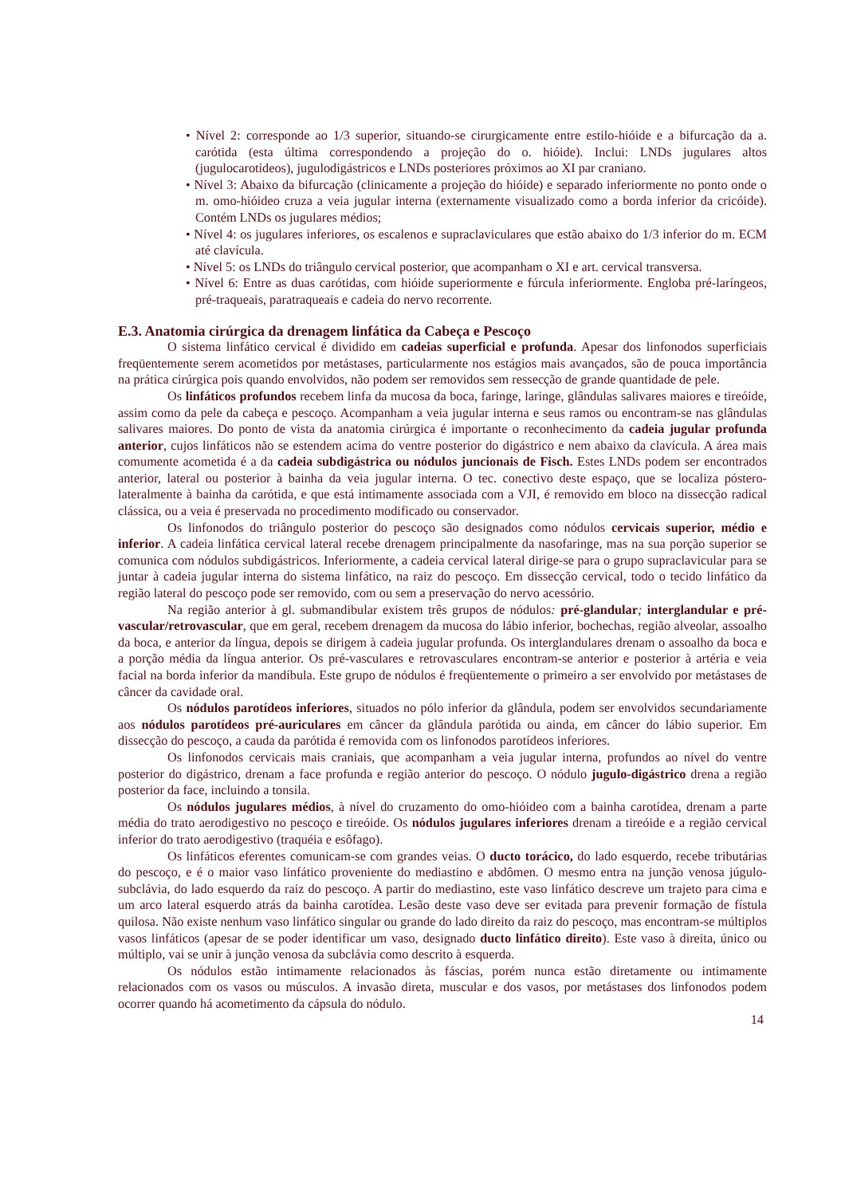• Nível 2: corresponde ao 1/3 superior, situando-se cirurgicamente entre estilo-hióide e a bifurcação da a. carótida (esta última correspondendo a projeção do o. hióide). Inclui: LNDs jugulares altos (jugulocarotídeos), jugulodigástricos e LNDs posteriores próximos ao XI par craniano.
• Nível 3: Abaixo da bifurcação (clinicamente a projeção do hióide) e separado inferiormente no ponto onde o m. omo-hióideo cruza a veia jugular interna (externamente visualizado como a borda inferior da cricóide). Contém LNDs os jugulares médios;
• Nível 4: os jugulares inferiores, os escalenos e supraclaviculares que estão abaixo do 1/3 inferior do m. ECM até clavícula.
• Nível 5: os LNDs do triângulo cervical posterior, que acompanham o XI e art. cervical transversa.
• Nível 6: Entre as duas carótidas, com hióide superiormente e fúrcula inferiormente. Engloba pré-laríngeos, pré-traqueais, paratraqueais e cadeia do nervo recorrente.
E.3. Anatomia cirúrgica da drenagem linfática da Cabeça e Pescoço
O sistema linfático cervical é dividido em cadeias superficial e profunda. Apesar dos linfonodos superficiais freqüentemente serem acometidos por metástases, particularmente nos estágios mais avançados, são de pouca importância na prática cirúrgica pois quando envolvidos, não podem ser removidos sem ressecção de grande quantidade de pele.
Os linfáticos profundos recebem linfa da mucosa da boca, faringe, laringe, glândulas salivares maiores e tireóide, assim como da pele da cabeça e pescoço. Acompanham a veia jugular interna e seus ramos ou encontram-se nas glândulas salivares maiores. Do ponto de vista da anatomia cirúrgica é importante o reconhecimento da cadeia jugular profunda anterior, cujos linfáticos não se estendem acima do ventre posterior do digástrico e nem abaixo da clavícula. A área mais comumente acometida é a da cadeia subdigástrica ou nódulos juncionais de Fisch. Estes LNDs podem ser encontrados anterior, lateral ou posterior à bainha da veia jugular interna. O tec. conectivo deste espaço, que se localiza póstero-lateralmente à bainha da carótida, e que está intimamente associada com a VJI, é removido em bloco na dissecção radical clássica, ou a veia é preservada no procedimento modificado ou conservador.
Os linfonodos do triângulo posterior do pescoço são designados como nódulos cervicais superior, médio e inferior. A cadeia linfática cervical lateral recebe drenagem principalmente da nasofaringe, mas na sua porção superior se comunica com nódulos subdigástricos. Inferiormente, a cadeia cervical lateral dirige-se para o grupo supraclavicular para se juntar à cadeia jugular interna do sistema linfático, na raiz do pescoço. Em dissecção cervical, todo o tecido linfático da região lateral do pescoço pode ser removido, com ou sem a preservação do nervo acessório.
Na região anterior à gl. submandibular existem três grupos de nódulos: pré-glandular; interglandular e pré-vascular/retrovascular, que em geral, recebem drenagem da mucosa do lábio inferior, bochechas, região alveolar, assoalho da boca, e anterior da língua, depois se dirigem à cadeia jugular profunda. Os interglandulares drenam o assoalho da boca e a porção média da língua anterior. Os pré-vasculares e retrovasculares encontram-se anterior e posterior à artéria e veia facial na borda inferior da mandíbula. Este grupo de nódulos é freqüentemente o primeiro a ser envolvido por metástases de câncer da cavidade oral.
Os nódulos parotídeos inferiores, situados no pólo inferior da glândula, podem ser envolvidos secundariamente aos nódulos parotídeos pré-auriculares em câncer da glândula parótida ou ainda, em câncer do lábio superior. Em dissecção do pescoço, a cauda da parótida é removida com os linfonodos parotídeos inferiores.
Os linfonodos cervicais mais craniais, que acompanham a veia jugular interna, profundos ao nível do ventre posterior do digástrico, drenam a face profunda e região anterior do pescoço. O nódulo jugulo-digástrico drena a região posterior da face, incluindo a tonsila.
Os nódulos jugulares médios, à nível do cruzamento do omo-hióideo com a bainha carotídea, drenam a parte média do trato aerodigestivo no pescoço e tireóide. Os nódulos jugulares inferiores drenam a tireóide e a região cervical inferior do trato aerodigestivo (traquéia e esôfago).
Os linfáticos eferentes comunicam-se com grandes veias. O ducto torácico, do lado esquerdo, recebe tributárias do pescoço, e é o maior vaso linfático proveniente do mediastino e abdômen. O mesmo entra na junção venosa júgulo-subclávia, do lado esquerdo da raiz do pescoço. A partir do mediastino, este vaso linfático descreve um trajeto para cima e um arco lateral esquerdo atrás da bainha carotídea. Lesão deste vaso deve ser evitada para prevenir formação de fístula quilosa. Não existe nenhum vaso linfático singular ou grande do lado direito da raiz do pescoço, mas encontram-se múltiplos vasos linfáticos (apesar de se poder identificar um vaso, designado ducto linfático direito). Este vaso à direita, único ou múltiplo, vai se unir à junção venosa da subclávia como descrito à esquerda.
Os nódulos estão intimamente relacionados às fáscias, porém nunca estão diretamente ou intimamente relacionados com os vasos ou músculos. A invasão direta, muscular e dos vasos, por metástases dos linfonodos podem ocorrer quando há acometimento da cápsula do nódulo.
14